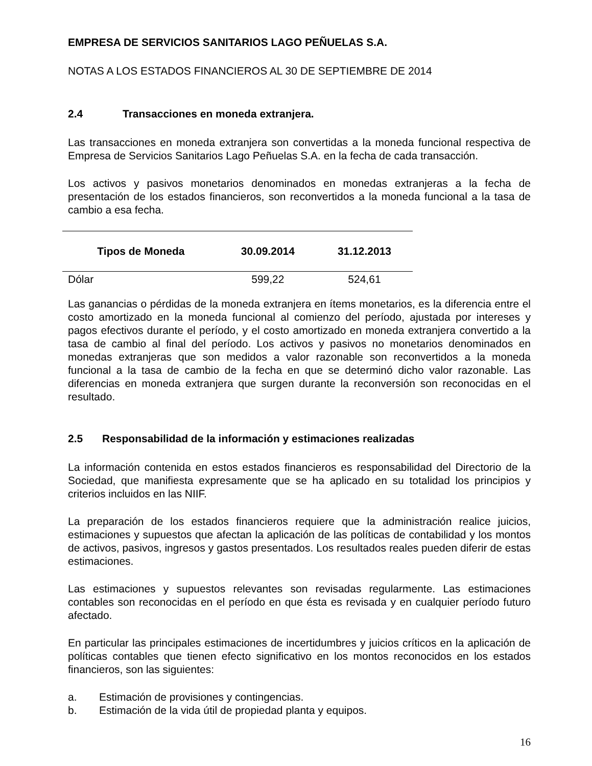EMPRESA DE SERVICIOS SANITARIOS LAGO PEÑUELAS S.A.
NOTAS A LOS ESTADOS FINANCIEROS AL 30 DE SEPTIEMBRE DE 2014
2.4 Transacciones en moneda extranjera.
Las transacciones en moneda extranjera son convertidas a la moneda funcional respectiva de Empresa de Servicios Sanitarios Lago Peñuelas S.A. en la fecha de cada transacción.
Los activos y pasivos monetarios denominados en monedas extranjeras a la fecha de presentación de los estados financieros, son reconvertidos a la moneda funcional a la tasa de cambio a esa fecha.
| Tipos de Moneda | 30.09.2014 | 31.12.2013 |
| --- | --- | --- |
| Dólar | 599,22 | 524,61 |
Las ganancias o pérdidas de la moneda extranjera en ítems monetarios, es la diferencia entre el costo amortizado en la moneda funcional al comienzo del período, ajustada por intereses y pagos efectivos durante el período, y el costo amortizado en moneda extranjera convertido a la tasa de cambio al final del período. Los activos y pasivos no monetarios denominados en monedas extranjeras que son medidos a valor razonable son reconvertidos a la moneda funcional a la tasa de cambio de la fecha en que se determinó dicho valor razonable. Las diferencias en moneda extranjera que surgen durante la reconversión son reconocidas en el resultado.
2.5 Responsabilidad de la información y estimaciones realizadas
La información contenida en estos estados financieros es responsabilidad del Directorio de la Sociedad, que manifiesta expresamente que se ha aplicado en su totalidad los principios y criterios incluidos en las NIIF.
La preparación de los estados financieros requiere que la administración realice juicios, estimaciones y supuestos que afectan la aplicación de las políticas de contabilidad y los montos de activos, pasivos, ingresos y gastos presentados. Los resultados reales pueden diferir de estas estimaciones.
Las estimaciones y supuestos relevantes son revisadas regularmente. Las estimaciones contables son reconocidas en el período en que ésta es revisada y en cualquier período futuro afectado.
En particular las principales estimaciones de incertidumbres y juicios críticos en la aplicación de políticas contables que tienen efecto significativo en los montos reconocidos en los estados financieros, son las siguientes:
a. Estimación de provisiones y contingencias.
b. Estimación de la vida útil de propiedad planta y equipos.
16